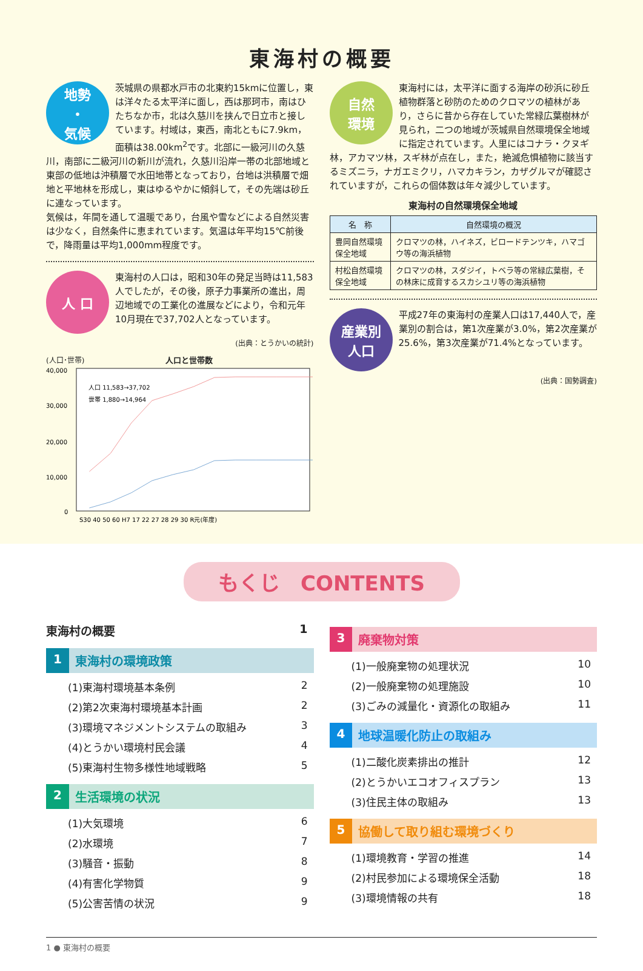東海村の概要
地勢
・
気候
茨城県の県都水戸市の北東約15kmに位置し，東は洋々たる太平洋に面し，西は那珂市，南はひたちなか市，北は久慈川を挟んで日立市と接しています。村域は，東西，南北ともに7.9km，面積は38.00km<sup>2</sup>です。北部に一級河川の久慈川，南部に二級河川の新川が流れ，久慈川沿岸一帯の北部地域と東部の低地は沖積層で水田地帯となっており，台地は洪積層で畑地と平地林を形成し，東はゆるやかに傾斜して，その先端は砂丘に連なっています。
気候は，年間を通して温暖であり，台風や雪などによる自然災害は少なく，自然条件に恵まれています。気温は年平均15℃前後で，降雨量は平均1,000mm程度です。
人 口
東海村の人口は，昭和30年の発足当時は11,583人でしたが，その後，原子力事業所の進出，周辺地域での工業化の進展などにより，令和元年10月現在で37,702人となっています。
(出典：とうかいの統計)
(人口･世帯) 人口と世帯数
40,000
30,000
20,000
10,000
0
人口 11,583→37,702
世帯 1,880→14,964
S30 40 50 60 H7 17 22 27 28 29 30 R元(年度)
自然
環境
東海村には，太平洋に面する海岸の砂浜に砂丘植物群落と砂防のためのクロマツの植林があり，さらに昔から存在していた常緑広葉樹林が見られ，二つの地域が茨城県自然環境保全地域に指定されています。人里にはコナラ・クヌギ林，アカマツ林，スギ林が点在し，また，絶滅危惧植物に該当するミズニラ，ナガエミクリ，ハマカキラン，カザグルマが確認されていますが，これらの個体数は年々減少しています。
東海村の自然環境保全地域
| 名 称 | 自然環境の概況 |
| --- | --- |
| 豊岡自然環境保全地域 | クロマツの林，ハイネズ，ビロードテンツキ，ハマゴウ等の海浜植物 |
| 村松自然環境保全地域 | クロマツの林，スダジイ，トベラ等の常緑広葉樹，その林床に成育するスカシユリ等の海浜植物 |
産業別
人口
平成27年の東海村の産業人口は17,440人で，産業別の割合は，第1次産業が3.0%，第2次産業が25.6%，第3次産業が71.4%となっています。
(出典：国勢調査)
もくじ　CONTENTS
東海村の概要 1
1 東海村の環境政策
(1)東海村環境基本条例 2
(2)第2次東海村環境基本計画 2
(3)環境マネジメントシステムの取組み 3
(4)とうかい環境村民会議 4
(5)東海村生物多様性地域戦略 5
2 生活環境の状況
(1)大気環境 6
(2)水環境 7
(3)騒音・振動 8
(4)有害化学物質 9
(5)公害苦情の状況 9
3 廃棄物対策
(1)一般廃棄物の処理状況 10
(2)一般廃棄物の処理施設 10
(3)ごみの減量化・資源化の取組み 11
4 地球温暖化防止の取組み
(1)二酸化炭素排出の推計 12
(2)とうかいエコオフィスプラン 13
(3)住民主体の取組み 13
5 協働して取り組む環境づくり
(1)環境教育・学習の推進 14
(2)村民参加による環境保全活動 18
(3)環境情報の共有 18
1 ● 東海村の概要